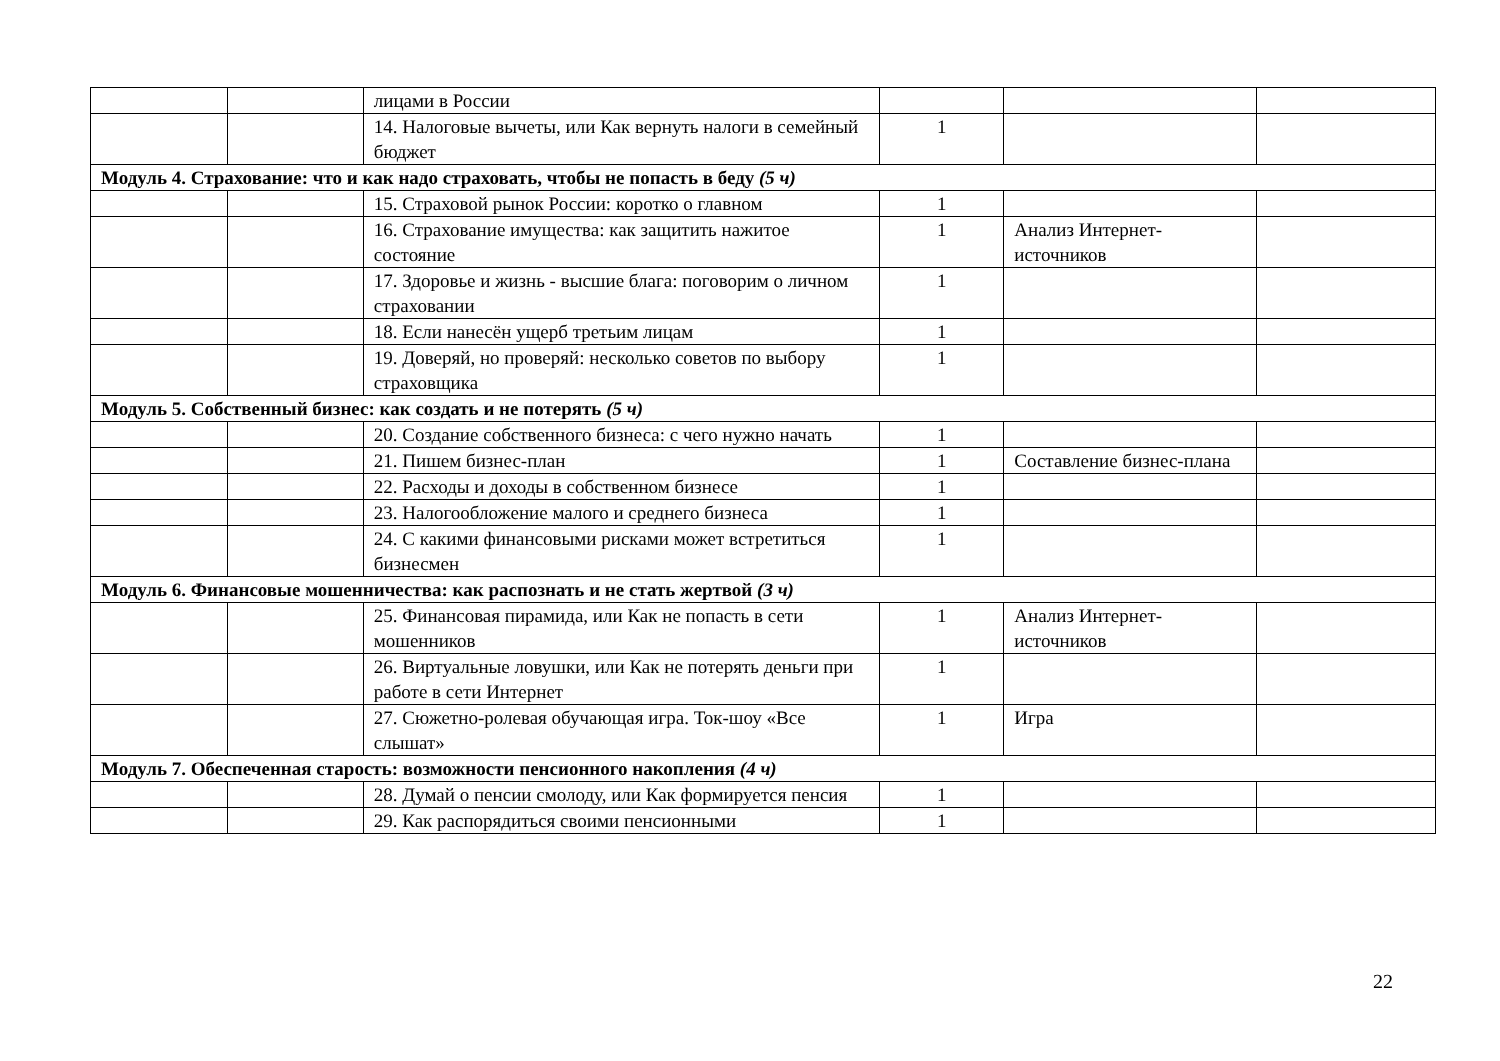| | | лицами в России | | | |
| | | 14. Налоговые вычеты, или Как вернуть налоги в семейный бюджет | 1 | | |
| Модуль 4. Страхование: что и как надо страховать, чтобы не попасть в беду (5 ч) | | | | | |
| | | 15. Страховой рынок России: коротко о главном | 1 | | |
| | | 16. Страхование имущества: как защитить нажитое состояние | 1 | Анализ Интернет-источников | |
| | | 17. Здоровье и жизнь - высшие блага: поговорим о личном страховании | 1 | | |
| | | 18. Если нанесён ущерб третьим лицам | 1 | | |
| | | 19. Доверяй, но проверяй: несколько советов по выбору страховщика | 1 | | |
| Модуль 5. Собственный бизнес: как создать и не потерять (5 ч) | | | | | |
| | | 20. Создание собственного бизнеса: с чего нужно начать | 1 | | |
| | | 21. Пишем бизнес-план | 1 | Составление бизнес-плана | |
| | | 22. Расходы и доходы в собственном бизнесе | 1 | | |
| | | 23. Налогообложение малого и среднего бизнеса | 1 | | |
| | | 24. С какими финансовыми рисками может встретиться бизнесмен | 1 | | |
| Модуль 6. Финансовые мошенничества: как распознать и не стать жертвой (3 ч) | | | | | |
| | | 25. Финансовая пирамида, или Как не попасть в сети мошенников | 1 | Анализ Интернет-источников | |
| | | 26. Виртуальные ловушки, или Как не потерять деньги при работе в сети Интернет | 1 | | |
| | | 27. Сюжетно-ролевая обучающая игра. Ток-шоу «Все слышат» | 1 | Игра | |
| Модуль 7. Обеспеченная старость: возможности пенсионного накопления (4 ч) | | | | | |
| | | 28. Думай о пенсии смолоду, или Как формируется пенсия | 1 | | |
| | | 29. Как распорядиться своими пенсионными | 1 | | |
22